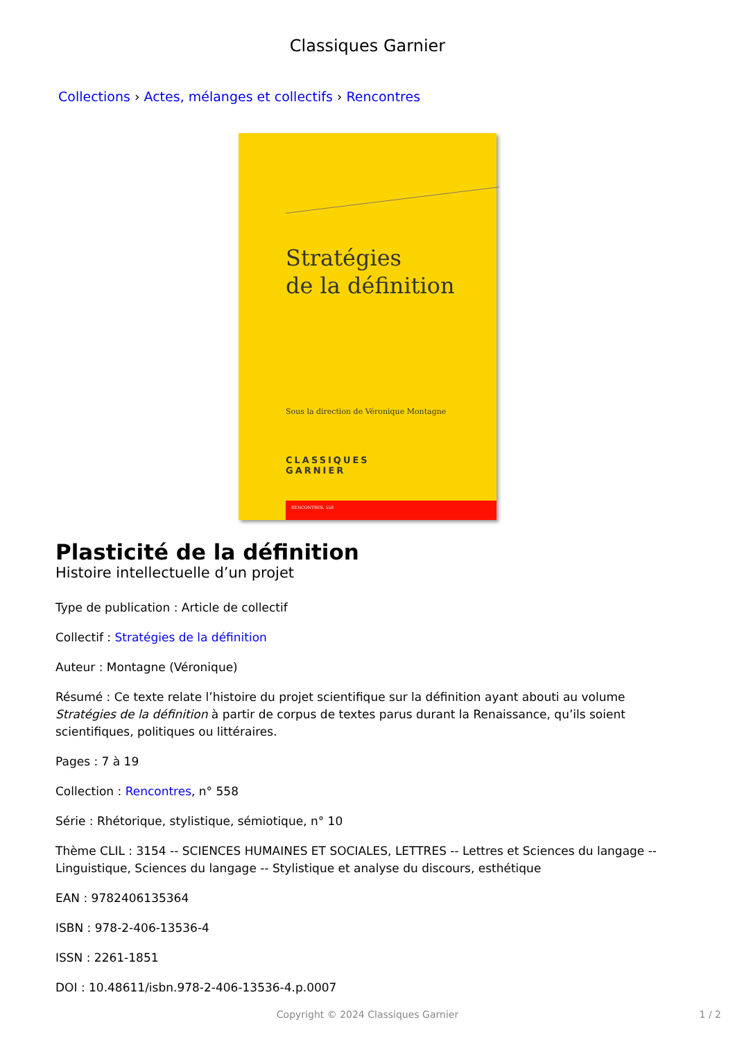Classiques Garnier
Collections › Actes, mélanges et collectifs › Rencontres
Stratégies
de la définition
Sous la direction de Véronique Montagne
CLASSIQUES
GARNIER
RENCONTRES, 558
Plasticité de la définition
Histoire intellectuelle d’un projet
Type de publication : Article de collectif
Collectif : Stratégies de la définition
Auteur : Montagne (Véronique)
Résumé : Ce texte relate l’histoire du projet scientifique sur la définition ayant abouti au volume Stratégies de la définition à partir de corpus de textes parus durant la Renaissance, qu’ils soient scientifiques, politiques ou littéraires.
Pages : 7 à 19
Collection : Rencontres, n° 558
Série : Rhétorique, stylistique, sémiotique, n° 10
Thème CLIL : 3154 -- SCIENCES HUMAINES ET SOCIALES, LETTRES -- Lettres et Sciences du langage -- Linguistique, Sciences du langage -- Stylistique et analyse du discours, esthétique
EAN : 9782406135364
ISBN : 978-2-406-13536-4
ISSN : 2261-1851
DOI : 10.48611/isbn.978-2-406-13536-4.p.0007
Copyright © 2024 Classiques Garnier 1 / 2